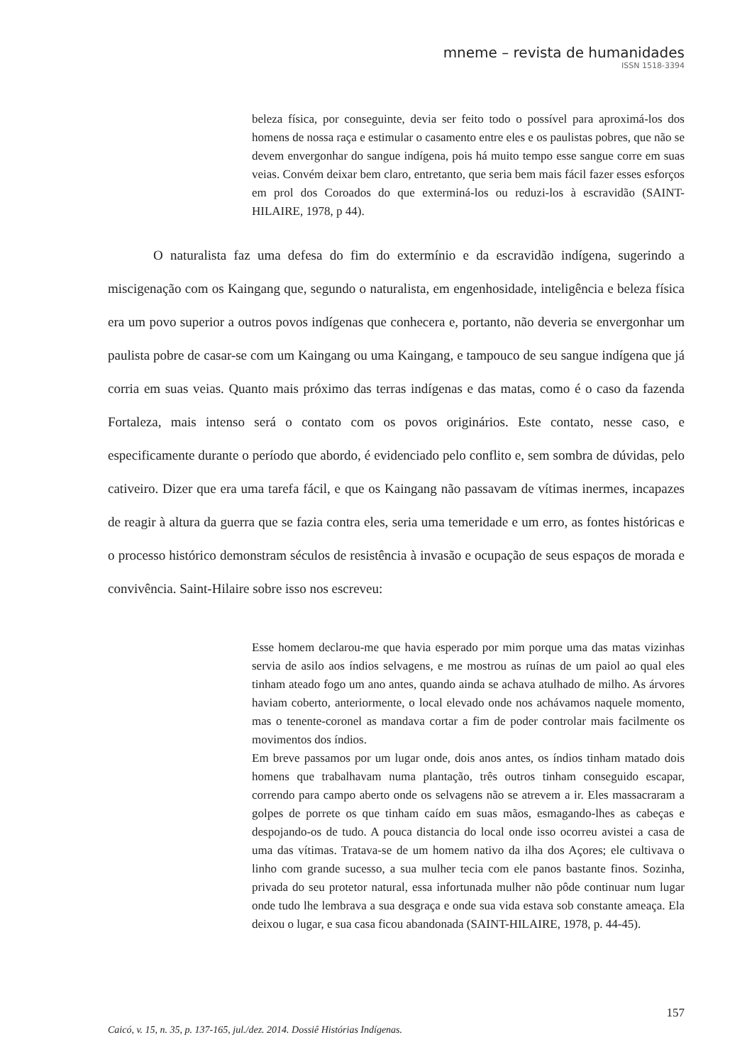mneme – revista de humanidades
ISSN 1518-3394
beleza física, por conseguinte, devia ser feito todo o possível para aproximá-los dos homens de nossa raça e estimular o casamento entre eles e os paulistas pobres, que não se devem envergonhar do sangue indígena, pois há muito tempo esse sangue corre em suas veias. Convém deixar bem claro, entretanto, que seria bem mais fácil fazer esses esforços em prol dos Coroados do que exterminá-los ou reduzi-los à escravidão (SAINT-HILAIRE, 1978, p 44).
O naturalista faz uma defesa do fim do extermínio e da escravidão indígena, sugerindo a miscigenação com os Kaingang que, segundo o naturalista, em engenhosidade, inteligência e beleza física era um povo superior a outros povos indígenas que conhecera e, portanto, não deveria se envergonhar um paulista pobre de casar-se com um Kaingang ou uma Kaingang, e tampouco de seu sangue indígena que já corria em suas veias. Quanto mais próximo das terras indígenas e das matas, como é o caso da fazenda Fortaleza, mais intenso será o contato com os povos originários. Este contato, nesse caso, e especificamente durante o período que abordo, é evidenciado pelo conflito e, sem sombra de dúvidas, pelo cativeiro. Dizer que era uma tarefa fácil, e que os Kaingang não passavam de vítimas inermes, incapazes de reagir à altura da guerra que se fazia contra eles, seria uma temeridade e um erro, as fontes históricas e o processo histórico demonstram séculos de resistência à invasão e ocupação de seus espaços de morada e convivência. Saint-Hilaire sobre isso nos escreveu:
Esse homem declarou-me que havia esperado por mim porque uma das matas vizinhas servia de asilo aos índios selvagens, e me mostrou as ruínas de um paiol ao qual eles tinham ateado fogo um ano antes, quando ainda se achava atulhado de milho. As árvores haviam coberto, anteriormente, o local elevado onde nos achávamos naquele momento, mas o tenente-coronel as mandava cortar a fim de poder controlar mais facilmente os movimentos dos índios.
Em breve passamos por um lugar onde, dois anos antes, os índios tinham matado dois homens que trabalhavam numa plantação, três outros tinham conseguido escapar, correndo para campo aberto onde os selvagens não se atrevem a ir. Eles massacraram a golpes de porrete os que tinham caído em suas mãos, esmagando-lhes as cabeças e despojando-os de tudo. A pouca distancia do local onde isso ocorreu avistei a casa de uma das vítimas. Tratava-se de um homem nativo da ilha dos Açores; ele cultivava o linho com grande sucesso, a sua mulher tecia com ele panos bastante finos. Sozinha, privada do seu protetor natural, essa infortunada mulher não pôde continuar num lugar onde tudo lhe lembrava a sua desgraça e onde sua vida estava sob constante ameaça. Ela deixou o lugar, e sua casa ficou abandonada (SAINT-HILAIRE, 1978, p. 44-45).
157
Caicó, v. 15, n. 35, p. 137-165, jul./dez. 2014. Dossiê Histórias Indígenas.